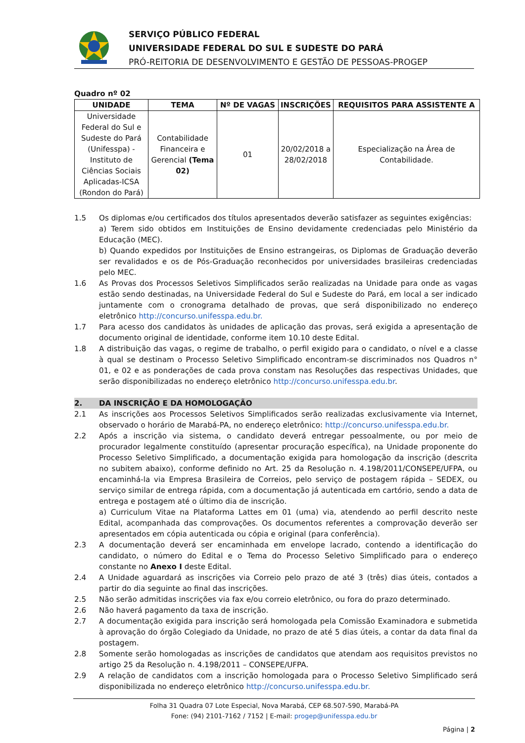SERVIÇO PÚBLICO FEDERAL
UNIVERSIDADE FEDERAL DO SUL E SUDESTE DO PARÁ
PRÓ-REITORIA DE DESENVOLVIMENTO E GESTÃO DE PESSOAS-PROGEP
Quadro nº 02
| UNIDADE | TEMA | Nº DE VAGAS | INSCRIÇÕES | REQUISITOS PARA ASSISTENTE A |
| --- | --- | --- | --- | --- |
| Universidade Federal do Sul e Sudeste do Pará (Unifesspa) - Instituto de Ciências Sociais Aplicadas-ICSA (Rondon do Pará) | Contabilidade Financeira e Gerencial (Tema 02) | 01 | 20/02/2018 a 28/02/2018 | Especialização na Área de Contabilidade. |
1.5 Os diplomas e/ou certificados dos títulos apresentados deverão satisfazer as seguintes exigências:
a) Terem sido obtidos em Instituições de Ensino devidamente credenciadas pelo Ministério da Educação (MEC).
b) Quando expedidos por Instituições de Ensino estrangeiras, os Diplomas de Graduação deverão ser revalidados e os de Pós-Graduação reconhecidos por universidades brasileiras credenciadas pelo MEC.
1.6 As Provas dos Processos Seletivos Simplificados serão realizadas na Unidade para onde as vagas estão sendo destinadas, na Universidade Federal do Sul e Sudeste do Pará, em local a ser indicado juntamente com o cronograma detalhado de provas, que será disponibilizado no endereço eletrônico http://concurso.unifesspa.edu.br.
1.7 Para acesso dos candidatos às unidades de aplicação das provas, será exigida a apresentação de documento original de identidade, conforme item 10.10 deste Edital.
1.8 A distribuição das vagas, o regime de trabalho, o perfil exigido para o candidato, o nível e a classe à qual se destinam o Processo Seletivo Simplificado encontram-se discriminados nos Quadros n° 01, e 02 e as ponderações de cada prova constam nas Resoluções das respectivas Unidades, que serão disponibilizadas no endereço eletrônico http://concurso.unifesspa.edu.br.
2. DA INSCRIÇÃO E DA HOMOLOGAÇÃO
2.1 As inscrições aos Processos Seletivos Simplificados serão realizadas exclusivamente via Internet, observado o horário de Marabá-PA, no endereço eletrônico: http://concurso.unifesspa.edu.br.
2.2 Após a inscrição via sistema, o candidato deverá entregar pessoalmente, ou por meio de procurador legalmente constituído (apresentar procuração específica), na Unidade proponente do Processo Seletivo Simplificado, a documentação exigida para homologação da inscrição (descrita no subitem abaixo), conforme definido no Art. 25 da Resolução n. 4.198/2011/CONSEPE/UFPA, ou encaminhá-la via Empresa Brasileira de Correios, pelo serviço de postagem rápida – SEDEX, ou serviço similar de entrega rápida, com a documentação já autenticada em cartório, sendo a data de entrega e postagem até o último dia de inscrição.
a) Curriculum Vitae na Plataforma Lattes em 01 (uma) via, atendendo ao perfil descrito neste Edital, acompanhada das comprovações. Os documentos referentes a comprovação deverão ser apresentados em cópia autenticada ou cópia e original (para conferência).
2.3 A documentação deverá ser encaminhada em envelope lacrado, contendo a identificação do candidato, o número do Edital e o Tema do Processo Seletivo Simplificado para o endereço constante no Anexo I deste Edital.
2.4 A Unidade aguardará as inscrições via Correio pelo prazo de até 3 (três) dias úteis, contados a partir do dia seguinte ao final das inscrições.
2.5 Não serão admitidas inscrições via fax e/ou correio eletrônico, ou fora do prazo determinado.
2.6 Não haverá pagamento da taxa de inscrição.
2.7 A documentação exigida para inscrição será homologada pela Comissão Examinadora e submetida à aprovação do órgão Colegiado da Unidade, no prazo de até 5 dias úteis, a contar da data final da postagem.
2.8 Somente serão homologadas as inscrições de candidatos que atendam aos requisitos previstos no artigo 25 da Resolução n. 4.198/2011 – CONSEPE/UFPA.
2.9 A relação de candidatos com a inscrição homologada para o Processo Seletivo Simplificado será disponibilizada no endereço eletrônico http://concurso.unifesspa.edu.br.
Folha 31 Quadra 07 Lote Especial, Nova Marabá, CEP 68.507-590, Marabá-PA
Fone: (94) 2101-7162 / 7152 | E-mail: progep@unifesspa.edu.br
Página | 2